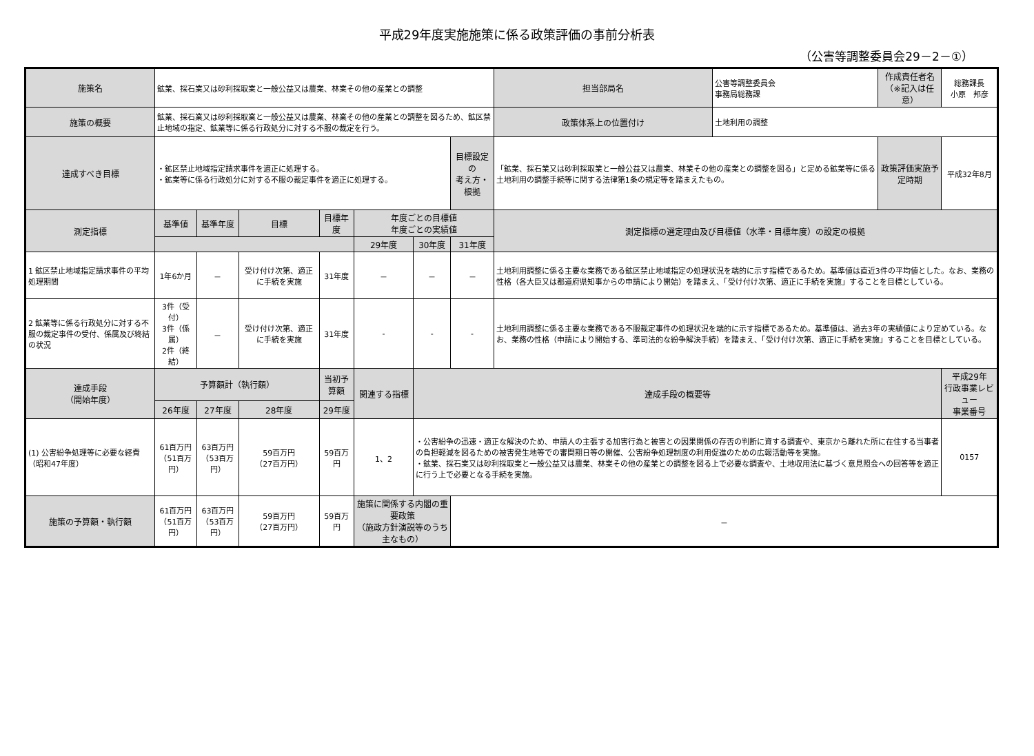平成29年度実施施策に係る政策評価の事前分析表
（公害等調整委員会29－2－①）
| 施策名 | 鉱業、採石業又は砂利採取業と一般公益又は農業、林業その他の産業との調整 | | | | | | | 担当部局名 | 公害等調整委員会 事務局総務課 | 作成責任者名 （※記入は任意） | 総務課長 小原 邦彦 | |
| 施策の概要 | 鉱業、採石業又は砂利採取業と一般公益又は農業、林業その他の産業との調整を図るため、鉱区禁止地域の指定、鉱業等に係る行政処分に対する不服の裁定を行う。 | | | | | | | 政策体系上の位置付け | 土地利用の調整 | | | |
| 達成すべき目標 | ・鉱区禁止地域指定請求事件を適正に処理する。 ・鉱業等に係る行政処分に対する不服の裁定事件を適正に処理する。 | | | | | | 目標設定の 考え方・根拠 | 「鉱業、採石業又は砂利採取業と一般公益又は農業、林業その他の産業との調整を図る」と定める鉱業等に係る土地利用の調整手続等に関する法律第1条の規定等を踏まえたもの。 | | 政策評価実施予定時期 | 平成32年8月 | |
| 測定指標 | 基準値 | 基準年度 | 目標 | 目標年度 | 年度ごとの目標値 年度ごとの実績値 | | | 測定指標の選定理由及び目標値（水準・目標年度）の設定の根拠 | | | | |
| | | | | | 29年度 | 30年度 | 31年度 | | | | | |
| 1 鉱区禁止地域指定請求事件の平均処理期間 | 1年6か月 | － | 受け付け次第、適正に手続を実施 | 31年度 | － | － | － | 土地利用調整に係る主要な業務である鉱区禁止地域指定の処理状況を端的に示す指標であるため。基準値は直近3件の平均値とした。なお、業務の性格（各大臣又は都道府県知事からの申請により開始）を踏まえ、「受け付け次第、適正に手続を実施」することを目標としている。 | | | | |
| 2 鉱業等に係る行政処分に対する不服の裁定事件の受付、係属及び終結の状況 | 3件（受付） 3件（係属） 2件（終結） | － | 受け付け次第、適正に手続を実施 | 31年度 | - | - | - | 土地利用調整に係る主要な業務である不服裁定事件の処理状況を端的に示す指標であるため。基準値は、過去3年の実績値により定めている。なお、業務の性格（申請により開始する、準司法的な紛争解決手続）を踏まえ、「受け付け次第、適正に手続を実施」することを目標としている。 | | | | |
| 達成手段 （開始年度） | 予算額計（執行額） | | | 当初予算額 | 関連する指標 | 達成手段の概要等 | | | | | | 平成29年 行政事業レビュー 事業番号 |
| | 26年度 | 27年度 | 28年度 | 29年度 | | | | | | | | |
| (1) 公害紛争処理等に必要な経費（昭和47年度） | 61百万円 （51百万円） | 63百万円 （53百万円） | 59百万円 （27百万円） | 59百万円 | 1、2 | ・公害紛争の迅速・適正な解決のため、申請人の主張する加害行為と被害との因果関係の存否の判断に資する調査や、東京から離れた所に在住する当事者の負担軽減を図るための被害発生地等での審問期日等の開催、公害紛争処理制度の利用促進のための広報活動等を実施。 ・鉱業、採石業又は砂利採取業と一般公益又は農業、林業その他の産業との調整を図る上で必要な調査や、土地収用法に基づく意見照会への回答等を適正に行う上で必要となる手続を実施。 | | | | | | 0157 |
| 施策の予算額・執行額 | 61百万円 （51百万円） | 63百万円 （53百万円） | 59百万円 （27百万円） | 59百万円 | 施策に関係する内閣の重要政策 （施政方針演説等のうち主なもの） | | － | | | | | |